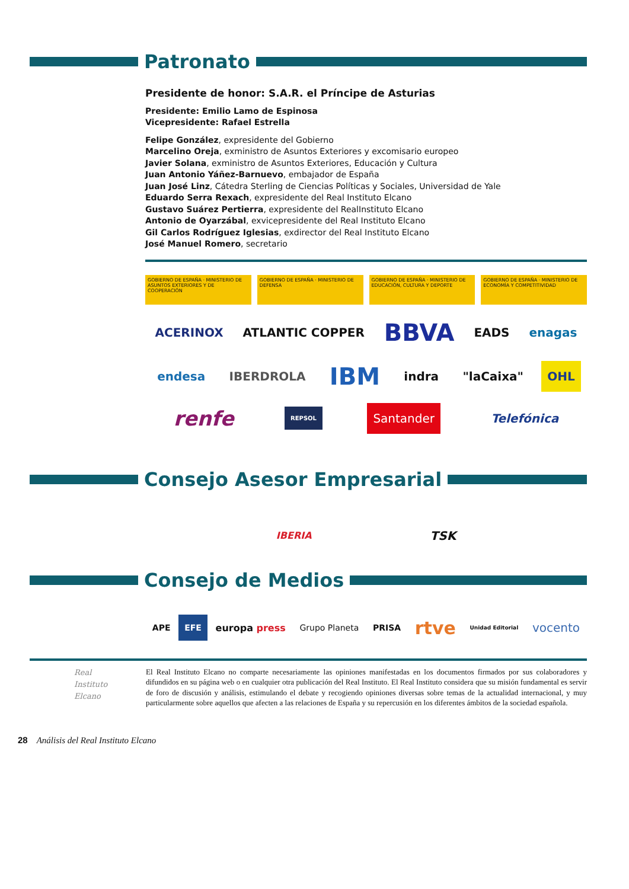Patronato
Presidente de honor: S.A.R. el Príncipe de Asturias
Presidente: Emilio Lamo de Espinosa
Vicepresidente: Rafael Estrella
Felipe González, expresidente del Gobierno
Marcelino Oreja, exministro de Asuntos Exteriores y excomisario europeo
Javier Solana, exministro de Asuntos Exteriores, Educación y Cultura
Juan Antonio Yáñez-Barnuevo, embajador de España
Juan José Linz, Cátedra Sterling de Ciencias Políticas y Sociales, Universidad de Yale
Eduardo Serra Rexach, expresidente del Real Instituto Elcano
Gustavo Suárez Pertierra, expresidente del RealInstituto Elcano
Antonio de Oyarzábal, exvicepresidente del Real Instituto Elcano
Gil Carlos Rodríguez Iglesias, exdirector del Real Instituto Elcano
José Manuel Romero, secretario
GOBIERNO DE ESPAÑA · MINISTERIO DE ASUNTOS EXTERIORES Y DE COOPERACIÓN
GOBIERNO DE ESPAÑA · MINISTERIO DE DEFENSA
GOBIERNO DE ESPAÑA · MINISTERIO DE EDUCACIÓN, CULTURA Y DEPORTE
GOBIERNO DE ESPAÑA · MINISTERIO DE ECONOMÍA Y COMPETITIVIDAD
ACERINOX
ATLANTIC COPPER
BBVA
EADS
enagas
endesa
IBERDROLA
IBM
indra
"laCaixa"
OHL
renfe
REPSOL
Santander
Telefónica
Consejo Asesor Empresarial
IBERIA
TSK
Consejo de Medios
APE
EFE
europa press
Grupo Planeta
PRISA
rtve
Unidad Editorial
vocento
Real
Instituto
Elcano
El Real Instituto Elcano no comparte necesariamente las opiniones manifestadas en los documentos firmados por sus colaboradores y difundidos en su página web o en cualquier otra publicación del Real Instituto. El Real Instituto considera que su misión fundamental es servir de foro de discusión y análisis, estimulando el debate y recogiendo opiniones diversas sobre temas de la actualidad internacional, y muy particularmente sobre aquellos que afecten a las relaciones de España y su repercusión en los diferentes ámbitos de la sociedad española.
28 Análisis del Real Instituto Elcano